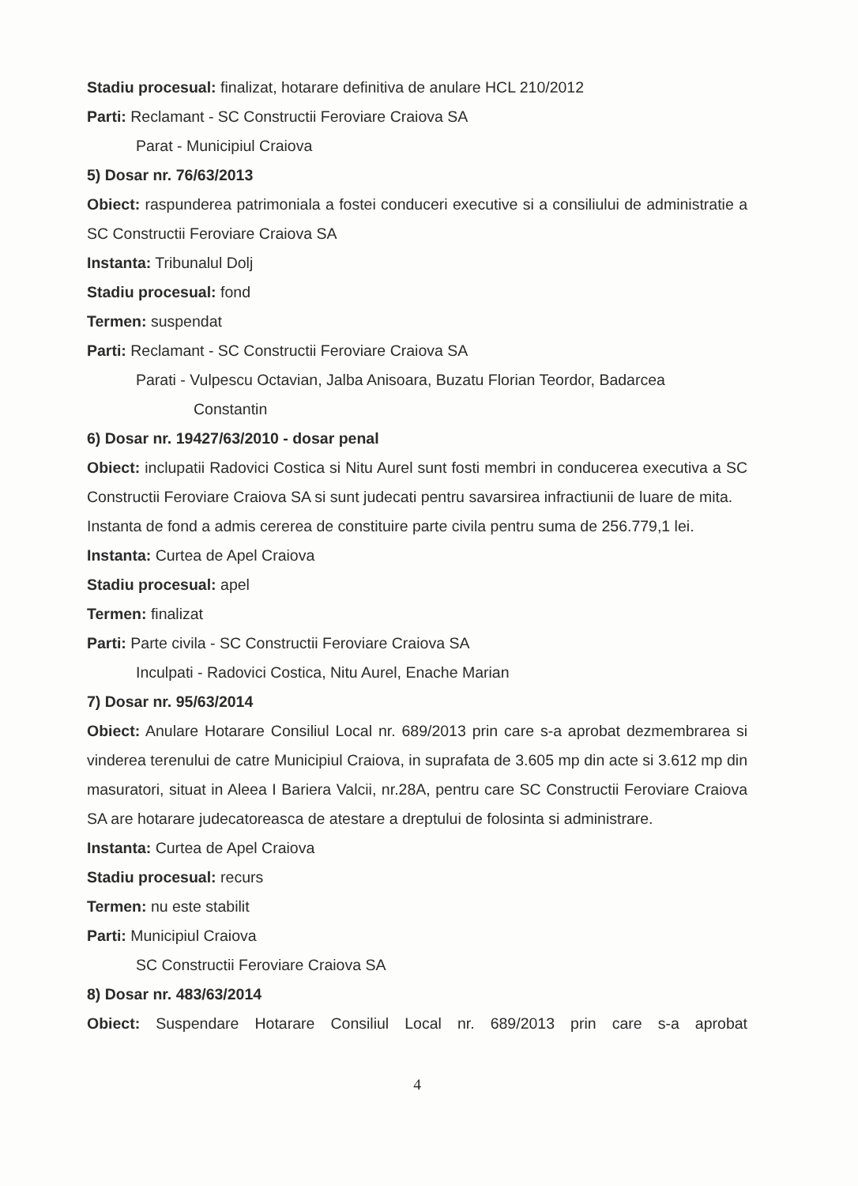Stadiu procesual: finalizat, hotarare definitiva de anulare HCL 210/2012
Parti: Reclamant - SC Constructii Feroviare Craiova SA
Parat - Municipiul Craiova
5) Dosar nr. 76/63/2013
Obiect: raspunderea patrimoniala a fostei conduceri executive si a consiliului de administratie a SC Constructii Feroviare Craiova SA
Instanta: Tribunalul Dolj
Stadiu procesual: fond
Termen: suspendat
Parti: Reclamant - SC Constructii Feroviare Craiova SA
Parati - Vulpescu Octavian, Jalba Anisoara, Buzatu Florian Teordor, Badarcea
Constantin
6) Dosar nr. 19427/63/2010 - dosar penal
Obiect: inclupatii Radovici Costica si Nitu Aurel sunt fosti membri in conducerea executiva a SC Constructii Feroviare Craiova SA si sunt judecati pentru savarsirea infractiunii de luare de mita.
Instanta de fond a admis cererea de constituire parte civila pentru suma de 256.779,1 lei.
Instanta: Curtea de Apel Craiova
Stadiu procesual: apel
Termen: finalizat
Parti: Parte civila - SC Constructii Feroviare Craiova SA
Inculpati - Radovici Costica, Nitu Aurel, Enache Marian
7) Dosar nr. 95/63/2014
Obiect: Anulare Hotarare Consiliul Local nr. 689/2013 prin care s-a aprobat dezmembrarea si vinderea terenului de catre Municipiul Craiova, in suprafata de 3.605 mp din acte si 3.612 mp din masuratori, situat in Aleea I Bariera Valcii, nr.28A, pentru care SC Constructii Feroviare Craiova SA are hotarare judecatoreasca de atestare a dreptului de folosinta si administrare.
Instanta: Curtea de Apel Craiova
Stadiu procesual: recurs
Termen: nu este stabilit
Parti: Municipiul Craiova
SC Constructii Feroviare Craiova SA
8) Dosar nr. 483/63/2014
Obiect: Suspendare Hotarare Consiliul Local nr. 689/2013 prin care s-a aprobat
4